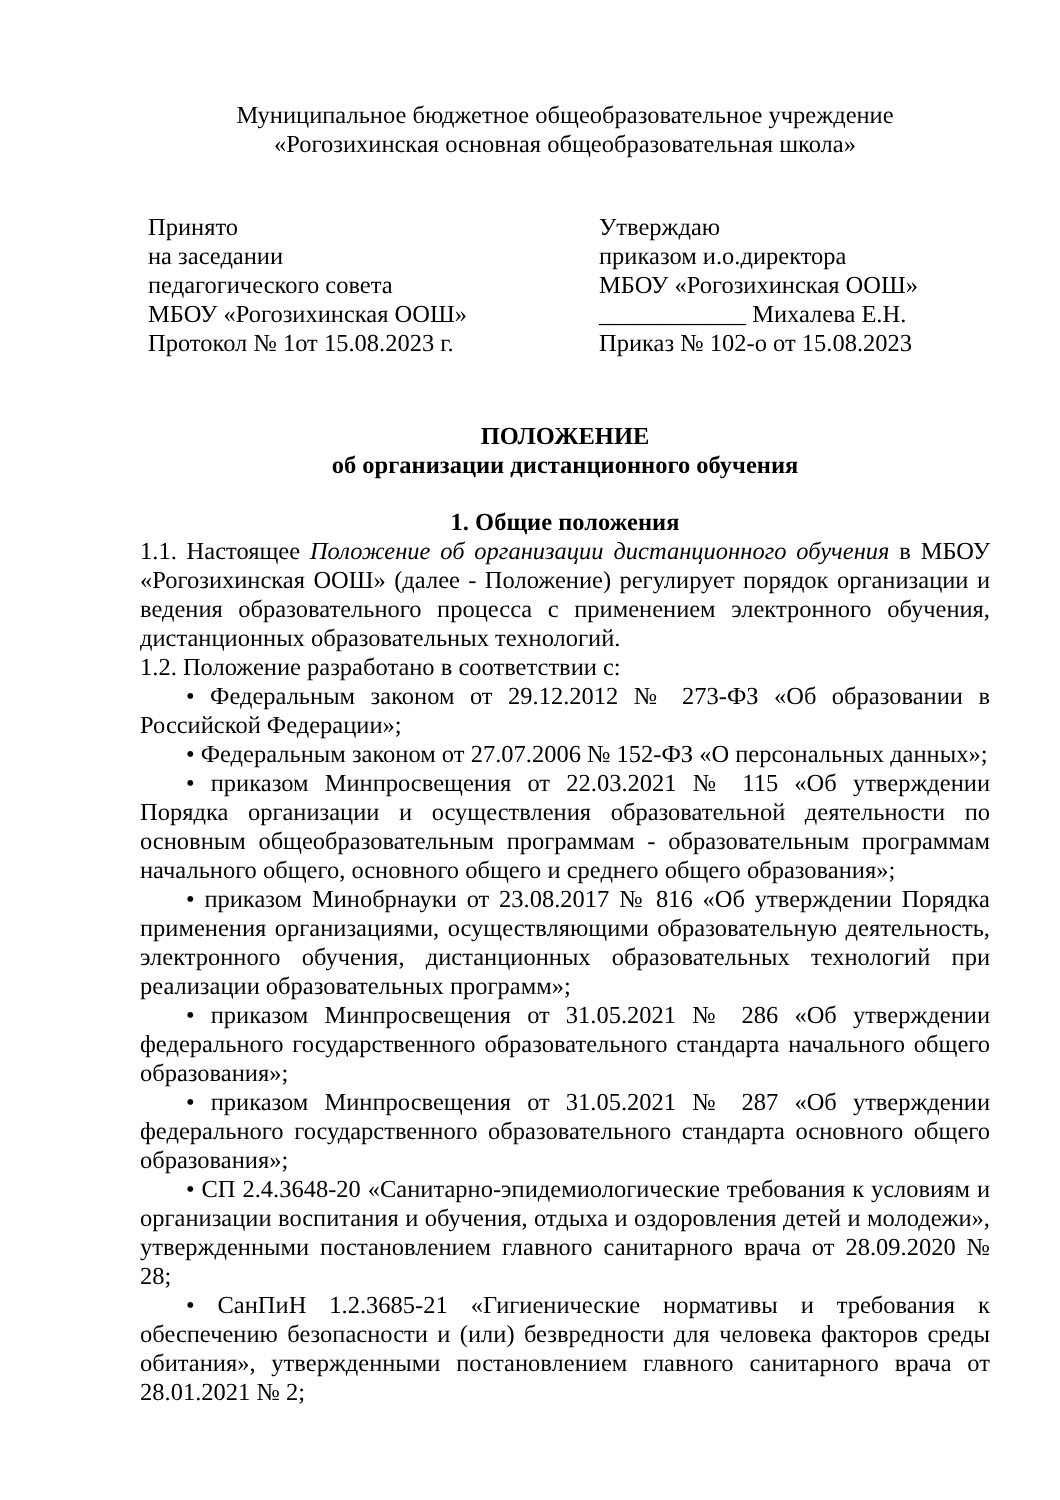Муниципальное бюджетное общеобразовательное учреждение
«Рогозихинская основная общеобразовательная школа»
Принято
на заседании
педагогического совета
МБОУ «Рогозихинская ООШ»
Протокол № 1от 15.08.2023 г.
Утверждаю
приказом и.о.директора
МБОУ «Рогозихинская ООШ»
____________ Михалева Е.Н.
Приказ № 102-о от 15.08.2023
ПОЛОЖЕНИЕ
об организации дистанционного обучения
1. Общие положения
1.1. Настоящее Положение об организации дистанционного обучения в МБОУ «Рогозихинская ООШ» (далее - Положение) регулирует порядок организации и ведения образовательного процесса с применением электронного обучения, дистанционных образовательных технологий.
1.2. Положение разработано в соответствии с:
• Федеральным законом от 29.12.2012 № 273-ФЗ «Об образовании в Российской Федерации»;
• Федеральным законом от 27.07.2006 № 152-ФЗ «О персональных данных»;
• приказом Минпросвещения от 22.03.2021 № 115 «Об утверждении Порядка организации и осуществления образовательной деятельности по основным общеобразовательным программам - образовательным программам начального общего, основного общего и среднего общего образования»;
• приказом Минобрнауки от 23.08.2017 № 816 «Об утверждении Порядка применения организациями, осуществляющими образовательную деятельность, электронного обучения, дистанционных образовательных технологий при реализации образовательных программ»;
• приказом Минпросвещения от 31.05.2021 № 286 «Об утверждении федерального государственного образовательного стандарта начального общего образования»;
• приказом Минпросвещения от 31.05.2021 № 287 «Об утверждении федерального государственного образовательного стандарта основного общего образования»;
• СП 2.4.3648-20 «Санитарно-эпидемиологические требования к условиям и организации воспитания и обучения, отдыха и оздоровления детей и молодежи», утвержденными постановлением главного санитарного врача от 28.09.2020 № 28;
• СанПиН 1.2.3685-21 «Гигиенические нормативы и требования к обеспечению безопасности и (или) безвредности для человека факторов среды обитания», утвержденными постановлением главного санитарного врача от 28.01.2021 № 2;